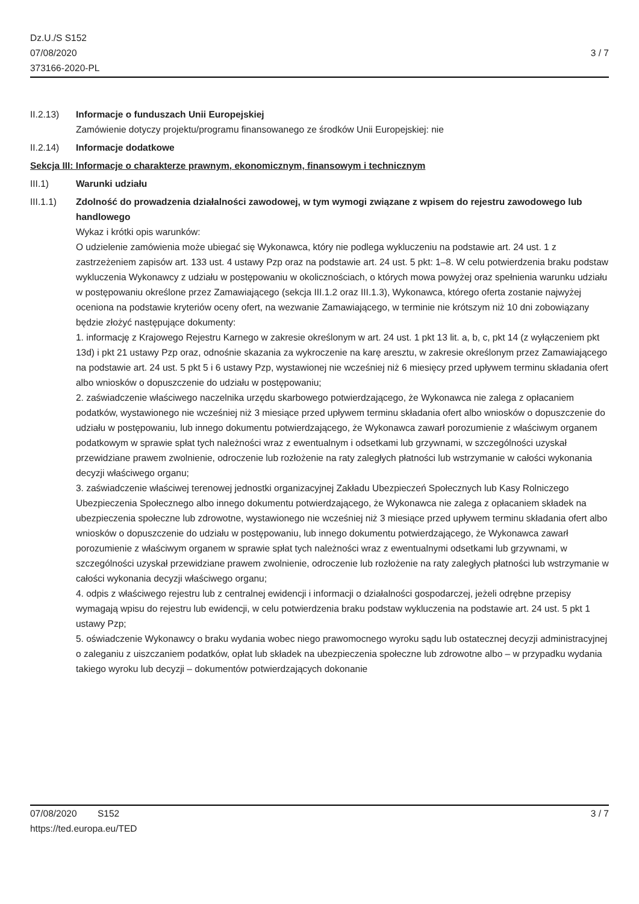Dz.U./S S152
07/08/2020
373166-2020-PL
3 / 7
II.2.13) Informacje o funduszach Unii Europejskiej
Zamówienie dotyczy projektu/programu finansowanego ze środków Unii Europejskiej: nie
II.2.14) Informacje dodatkowe
Sekcja III: Informacje o charakterze prawnym, ekonomicznym, finansowym i technicznym
III.1) Warunki udziału
III.1.1) Zdolność do prowadzenia działalności zawodowej, w tym wymogi związane z wpisem do rejestru zawodowego lub handlowego
Wykaz i krótki opis warunków:
O udzielenie zamówienia może ubiegać się Wykonawca, który nie podlega wykluczeniu na podstawie art. 24 ust. 1 z zastrzeżeniem zapisów art. 133 ust. 4 ustawy Pzp oraz na podstawie art. 24 ust. 5 pkt: 1–8. W celu potwierdzenia braku podstaw wykluczenia Wykonawcy z udziału w postępowaniu w okolicznościach, o których mowa powyżej oraz spełnienia warunku udziału w postępowaniu określone przez Zamawiającego (sekcja III.1.2 oraz III.1.3), Wykonawca, którego oferta zostanie najwyżej oceniona na podstawie kryteriów oceny ofert, na wezwanie Zamawiającego, w terminie nie krótszym niż 10 dni zobowiązany będzie złożyć następujące dokumenty:
1. informację z Krajowego Rejestru Karnego w zakresie określonym w art. 24 ust. 1 pkt 13 lit. a, b, c, pkt 14 (z wyłączeniem pkt 13d) i pkt 21 ustawy Pzp oraz, odnośnie skazania za wykroczenie na karę aresztu, w zakresie określonym przez Zamawiającego na podstawie art. 24 ust. 5 pkt 5 i 6 ustawy Pzp, wystawionej nie wcześniej niż 6 miesięcy przed upływem terminu składania ofert albo wniosków o dopuszczenie do udziału w postępowaniu;
2. zaświadczenie właściwego naczelnika urzędu skarbowego potwierdzającego, że Wykonawca nie zalega z opłacaniem podatków, wystawionego nie wcześniej niż 3 miesiące przed upływem terminu składania ofert albo wniosków o dopuszczenie do udziału w postępowaniu, lub innego dokumentu potwierdzającego, że Wykonawca zawarł porozumienie z właściwym organem podatkowym w sprawie spłat tych należności wraz z ewentualnym i odsetkami lub grzywnami, w szczególności uzyskał przewidziane prawem zwolnienie, odroczenie lub rozłożenie na raty zaległych płatności lub wstrzymanie w całości wykonania decyzji właściwego organu;
3. zaświadczenie właściwej terenowej jednostki organizacyjnej Zakładu Ubezpieczeń Społecznych lub Kasy Rolniczego Ubezpieczenia Społecznego albo innego dokumentu potwierdzającego, że Wykonawca nie zalega z opłacaniem składek na ubezpieczenia społeczne lub zdrowotne, wystawionego nie wcześniej niż 3 miesiące przed upływem terminu składania ofert albo wniosków o dopuszczenie do udziału w postępowaniu, lub innego dokumentu potwierdzającego, że Wykonawca zawarł porozumienie z właściwym organem w sprawie spłat tych należności wraz z ewentualnymi odsetkami lub grzywnami, w szczególności uzyskał przewidziane prawem zwolnienie, odroczenie lub rozłożenie na raty zaległych płatności lub wstrzymanie w całości wykonania decyzji właściwego organu;
4. odpis z właściwego rejestru lub z centralnej ewidencji i informacji o działalności gospodarczej, jeżeli odrębne przepisy wymagają wpisu do rejestru lub ewidencji, w celu potwierdzenia braku podstaw wykluczenia na podstawie art. 24 ust. 5 pkt 1 ustawy Pzp;
5. oświadczenie Wykonawcy o braku wydania wobec niego prawomocnego wyroku sądu lub ostatecznej decyzji administracyjnej o zaleganiu z uiszczaniem podatków, opłat lub składek na ubezpieczenia społeczne lub zdrowotne albo – w przypadku wydania takiego wyroku lub decyzji – dokumentów potwierdzających dokonanie
07/08/2020 S152
https://ted.europa.eu/TED
3 / 7